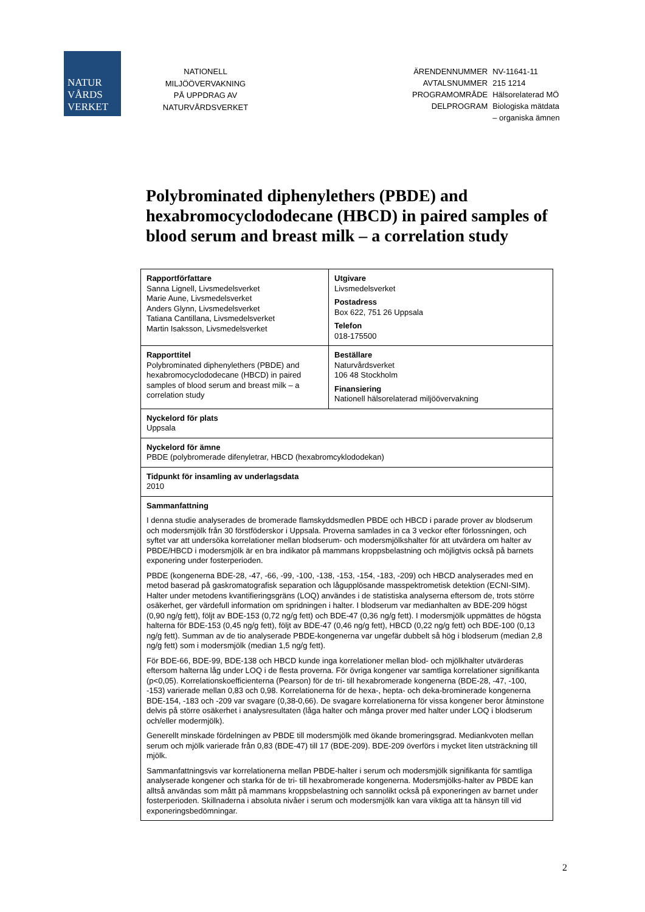NATUR
VÅRDS
VERKET
NATIONELL
MILJÖÖVERVAKNING
PÅ UPPDRAG AV
NATURVÅRDSVERKET
| ÄRENDENNUMMER | NV-11641-11 |
| AVTALSNUMMER | 215 1214 |
| PROGRAMOMRÅDE | Hälsorelaterad MÖ |
| DELPROGRAM | Biologiska mätdata – organiska ämnen |
Polybrominated diphenylethers (PBDE) and hexabromocyclododecane (HBCD) in paired samples of blood serum and breast milk – a correlation study
| Rapportförfattare Sanna Lignell, Livsmedelsverket Marie Aune, Livsmedelsverket Anders Glynn, Livsmedelsverket Tatiana Cantillana, Livsmedelsverket Martin Isaksson, Livsmedelsverket | Utgivare Livsmedelsverket Postadress Box 622, 751 26 Uppsala Telefon 018-175500 |
| Rapporttitel Polybrominated diphenylethers (PBDE) and hexabromocyclododecane (HBCD) in paired samples of blood serum and breast milk – a correlation study | Beställare Naturvårdsverket 106 48 Stockholm Finansiering Nationell hälsorelaterad miljöövervakning |
| Nyckelord för plats Uppsala | |
| Nyckelord för ämne PBDE (polybromerade difenyletrar, HBCD (hexabromcyklododekan) | |
| Tidpunkt för insamling av underlagsdata 2010 | |
| Sammanfattning I denna studie analyserades de bromerade flamskyddsmedlen PBDE och HBCD i parade prover av blodserum och modersmjölk från 30 förstföderskor i Uppsala. Proverna samlades in ca 3 veckor efter förlossningen, och syftet var att undersöka korrelationer mellan blodserum- och modersmjölkshalter för att utvärdera om halter av PBDE/HBCD i modersmjölk är en bra indikator på mammans kroppsbelastning och möjligtvis också på barnets exponering under fosterperioden. PBDE (kongenerna BDE-28, -47, -66, -99, -100, -138, -153, -154, -183, -209) och HBCD analyserades med en metod baserad på gaskromatografisk separation och lågupplösande masspektrometisk detektion (ECNI-SIM). Halter under metodens kvantifieringsgräns (LOQ) användes i de statistiska analyserna eftersom de, trots större osäkerhet, ger värdefull information om spridningen i halter. I blodserum var medianhalten av BDE-209 högst (0,90 ng/g fett), följt av BDE-153 (0,72 ng/g fett) och BDE-47 (0,36 ng/g fett). I modersmjölk uppmättes de högsta halterna för BDE-153 (0,45 ng/g fett), följt av BDE-47 (0,46 ng/g fett), HBCD (0,22 ng/g fett) och BDE-100 (0,13 ng/g fett). Summan av de tio analyserade PBDE-kongenerna var ungefär dubbelt så hög i blodserum (median 2,8 ng/g fett) som i modersmjölk (median 1,5 ng/g fett). För BDE-66, BDE-99, BDE-138 och HBCD kunde inga korrelationer mellan blod- och mjölkhalter utvärderas eftersom halterna låg under LOQ i de flesta proverna. För övriga kongener var samtliga korrelationer signifikanta (p<0,05). Korrelationskoefficienterna (Pearson) för de tri- till hexabromerade kongenerna (BDE-28, -47, -100, -153) varierade mellan 0,83 och 0,98. Korrelationerna för de hexa-, hepta- och deka-brominerade kongenerna BDE-154, -183 och -209 var svagare (0,38-0,66). De svagare korrelationerna för vissa kongener beror åtminstone delvis på större osäkerhet i analysresultaten (låga halter och många prover med halter under LOQ i blodserum och/eller modermjölk). Generellt minskade fördelningen av PBDE till modersmjölk med ökande bromeringsgrad. Mediankvoten mellan serum och mjölk varierade från 0,83 (BDE-47) till 17 (BDE-209). BDE-209 överförs i mycket liten utsträckning till mjölk. Sammanfattningsvis var korrelationerna mellan PBDE-halter i serum och modersmjölk signifikanta för samtliga analyserade kongener och starka för de tri- till hexabromerade kongenerna. Modersmjölks-halter av PBDE kan alltså användas som mått på mammans kroppsbelastning och sannolikt också på exponeringen av barnet under fosterperioden. Skillnaderna i absoluta nivåer i serum och modersmjölk kan vara viktiga att ta hänsyn till vid exponeringsbedömningar. | |
2